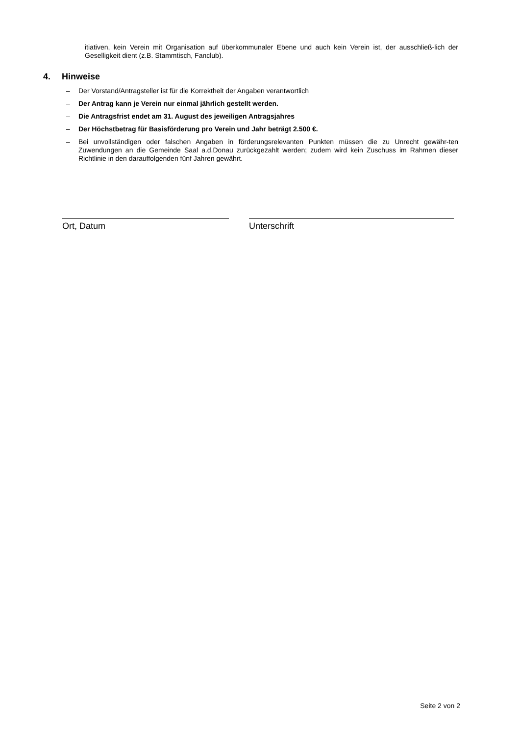itiativen, kein Verein mit Organisation auf überkommunaler Ebene und auch kein Verein ist, der ausschließ-lich der Geselligkeit dient (z.B. Stammtisch, Fanclub).
4. Hinweise
– Der Vorstand/Antragsteller ist für die Korrektheit der Angaben verantwortlich
– Der Antrag kann je Verein nur einmal jährlich gestellt werden.
– Die Antragsfrist endet am 31. August des jeweiligen Antragsjahres
– Der Höchstbetrag für Basisförderung pro Verein und Jahr beträgt 2.500 €.
– Bei unvollständigen oder falschen Angaben in förderungsrelevanten Punkten müssen die zu Unrecht gewähr-ten Zuwendungen an die Gemeinde Saal a.d.Donau zurückgezahlt werden; zudem wird kein Zuschuss im Rahmen dieser Richtlinie in den darauffolgenden fünf Jahren gewährt.
Ort, Datum Unterschrift
Seite 2 von 2